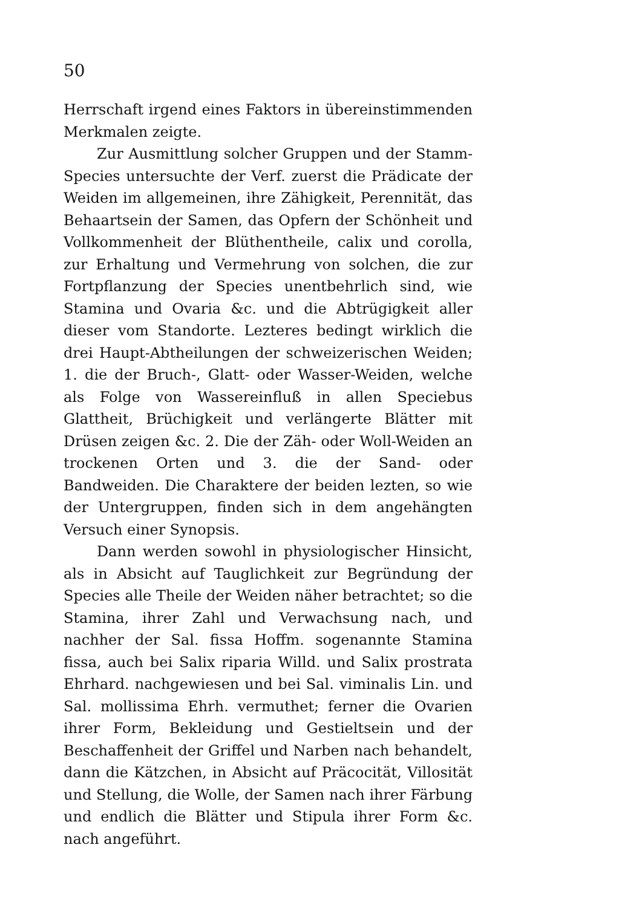50
Herrschaft irgend eines Faktors in übereinstimmenden Merkmalen zeigte.
Zur Ausmittlung solcher Gruppen und der Stamm-Species untersuchte der Verf. zuerst die Prädicate der Weiden im allgemeinen, ihre Zähigkeit, Perennität, das Behaartsein der Samen, das Opfern der Schönheit und Vollkommenheit der Blüthentheile, calix und corolla, zur Erhaltung und Vermehrung von solchen, die zur Fortpflanzung der Species unentbehrlich sind, wie Stamina und Ovaria &c. und die Abtrügigkeit aller dieser vom Standorte. Lezteres bedingt wirklich die drei Haupt-Abtheilungen der schweizerischen Weiden; 1. die der Bruch-, Glatt- oder Wasser-Weiden, welche als Folge von Wassereinfluß in allen Speciebus Glattheit, Brüchigkeit und verlängerte Blätter mit Drüsen zeigen &c. 2. Die der Zäh- oder Woll-Weiden an trockenen Orten und 3. die der Sand- oder Bandweiden. Die Charaktere der beiden lezten, so wie der Untergruppen, finden sich in dem angehängten Versuch einer Synopsis.
Dann werden sowohl in physiologischer Hinsicht, als in Absicht auf Tauglichkeit zur Begründung der Species alle Theile der Weiden näher betrachtet; so die Stamina, ihrer Zahl und Verwachsung nach, und nachher der Sal. fissa Hoffm. sogenannte Stamina fissa, auch bei Salix riparia Willd. und Salix prostrata Ehrhard. nachgewiesen und bei Sal. viminalis Lin. und Sal. mollissima Ehrh. vermuthet; ferner die Ovarien ihrer Form, Bekleidung und Gestieltsein und der Beschaffenheit der Griffel und Narben nach behandelt, dann die Kätzchen, in Absicht auf Präcocität, Villosität und Stellung, die Wolle, der Samen nach ihrer Färbung und endlich die Blätter und Stipula ihrer Form &c. nach angeführt.